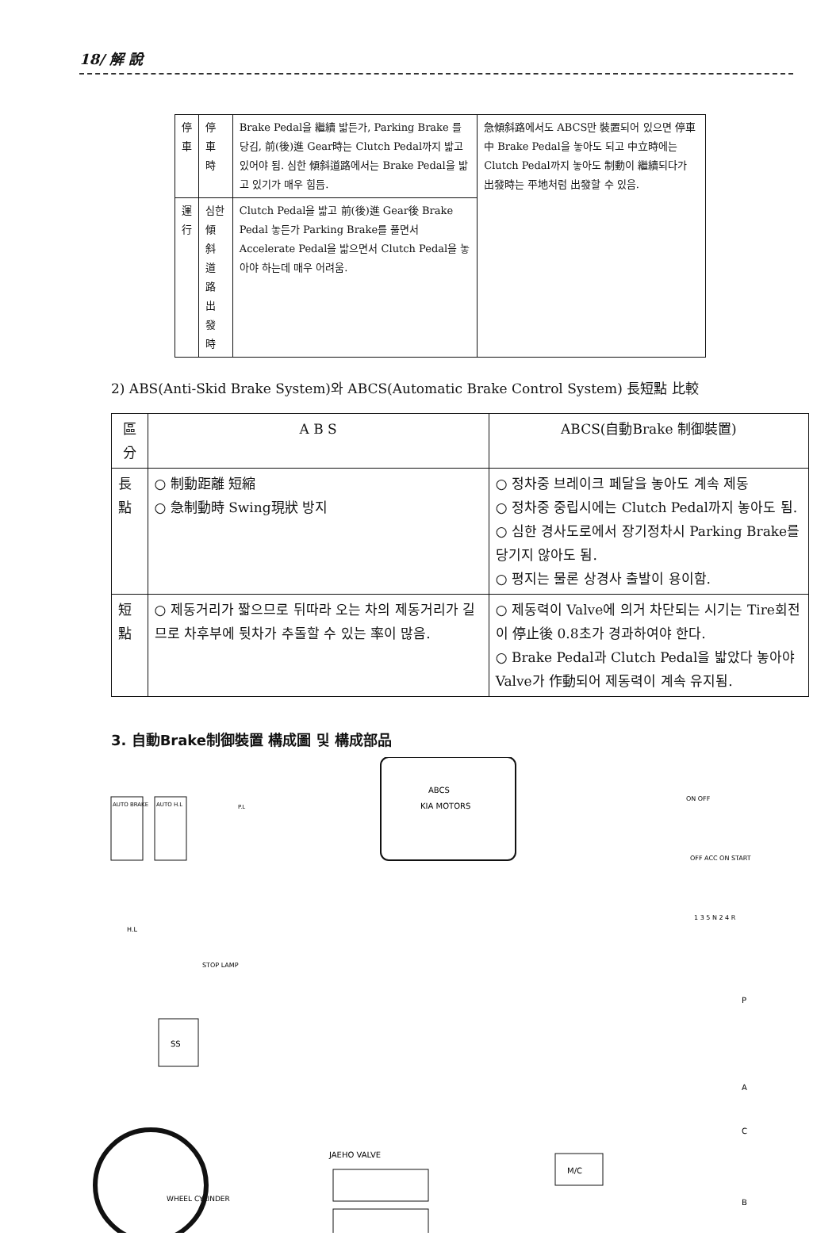18/ 解 說
| 停 車 | 停 車 時 | Brake Pedal을 繼續 밟든가, Parking Brake 를 당김, 前(後)進 Gear時는 Clutch Pedal까지 밟고 있어야 됨. 심한 傾斜道路에서는 Brake Pedal을 밟고 있기가 매우 힘듬. | 急傾斜路에서도 ABCS만 裝置되어 있으면 停車中 Brake Pedal을 놓아도 되고 中立時에는 Clutch Pedal까지 놓아도 制動이 繼續되다가 出發時는 平地처럼 出發할 수 있음. |
| 運 行 | 심한 傾斜 道路出發時 | Clutch Pedal을 밟고 前(後)進 Gear後 Brake Pedal 놓든가 Parking Brake를 풀면서 Accelerate Pedal을 밟으면서 Clutch Pedal을 놓아야 하는데 매우 어려움. | |
2) ABS(Anti-Skid Brake System)와 ABCS(Automatic Brake Control System) 長短點 比較
| 區 分 | A B S | ABCS(自動Brake 制御裝置) |
| --- | --- | --- |
| 長 點 | ○ 制動距離 短縮 ○ 急制動時 Swing現狀 방지 | ○ 정차중 브레이크 페달을 놓아도 계속 제동 ○ 정차중 중립시에는 Clutch Pedal까지 놓아도 됨. ○ 심한 경사도로에서 장기정차시 Parking Brake를 당기지 않아도 됨. ○ 평지는 물론 상경사 출발이 용이함. |
| 短 點 | ○ 제동거리가 짧으므로 뒤따라 오는 차의 제동거리가 길므로 차후부에 뒷차가 추돌할 수 있는 率이 많음. | ○ 제동력이 Valve에 의거 차단되는 시기는 Tire회전이 停止後 0.8초가 경과하여야 한다. ○ Brake Pedal과 Clutch Pedal을 밟았다 놓아야 Valve가 作動되어 제동력이 계속 유지됨. |
3. 自動Brake制御裝置 構成圖 및 構成部品
ABCS
KIA MOTORS
AUTO BRAKE
AUTO H.L
P.L
WHEEL CYLINDER
JAEHO VALVE
M/C
SS
H.L
STOP LAMP
P
A
C
B
OFF ACC ON START
1 3 5 N 2 4 R
ON OFF